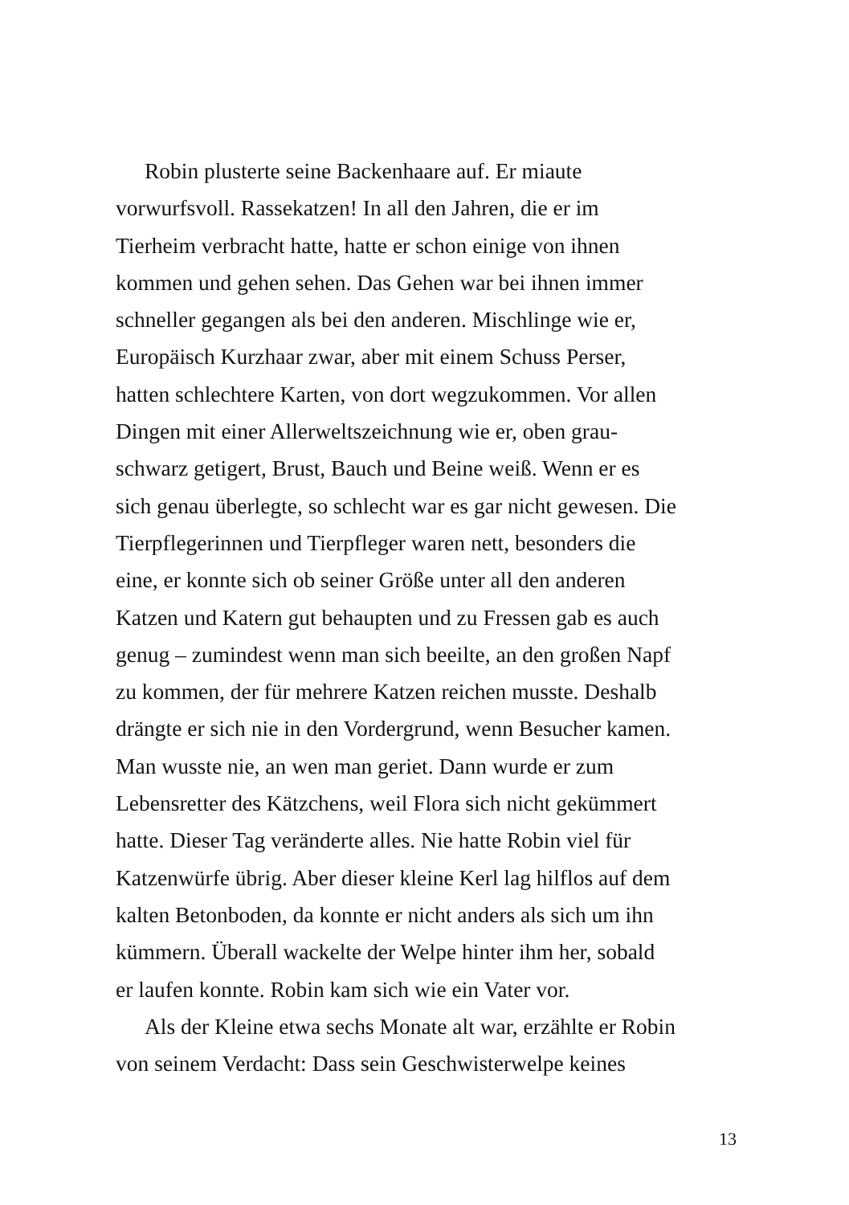Robin plusterte seine Backenhaare auf. Er miaute
vorwurfsvoll. Rassekatzen! In all den Jahren, die er im
Tierheim verbracht hatte, hatte er schon einige von ihnen
kommen und gehen sehen. Das Gehen war bei ihnen immer
schneller gegangen als bei den anderen. Mischlinge wie er,
Europäisch Kurzhaar zwar, aber mit einem Schuss Perser,
hatten schlechtere Karten, von dort wegzukommen. Vor allen
Dingen mit einer Allerweltszeichnung wie er, oben grau-
schwarz getigert, Brust, Bauch und Beine weiß. Wenn er es
sich genau überlegte, so schlecht war es gar nicht gewesen. Die
Tierpflegerinnen und Tierpfleger waren nett, besonders die
eine, er konnte sich ob seiner Größe unter all den anderen
Katzen und Katern gut behaupten und zu Fressen gab es auch
genug – zumindest wenn man sich beeilte, an den großen Napf
zu kommen, der für mehrere Katzen reichen musste. Deshalb
drängte er sich nie in den Vordergrund, wenn Besucher kamen.
Man wusste nie, an wen man geriet. Dann wurde er zum
Lebensretter des Kätzchens, weil Flora sich nicht gekümmert
hatte. Dieser Tag veränderte alles. Nie hatte Robin viel für
Katzenwürfe übrig. Aber dieser kleine Kerl lag hilflos auf dem
kalten Betonboden, da konnte er nicht anders als sich um ihn
kümmern. Überall wackelte der Welpe hinter ihm her, sobald
er laufen konnte. Robin kam sich wie ein Vater vor.
Als der Kleine etwa sechs Monate alt war, erzählte er Robin
von seinem Verdacht: Dass sein Geschwisterwelpe keines
13